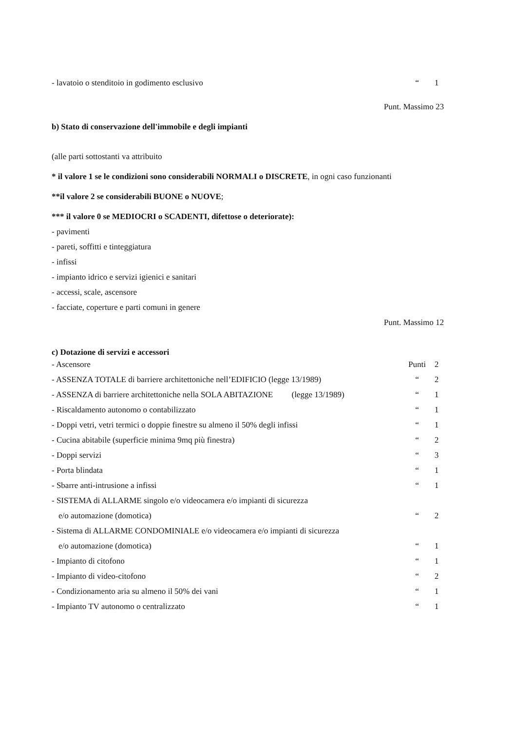| - lavatoio o stenditoio in godimento esclusivo | “ | 1 |
Punt. Massimo 23
b) Stato di conservazione dell'immobile e degli impianti
(alle parti sottostanti va attribuito
* il valore 1 se le condizioni sono considerabili NORMALI o DISCRETE, in ogni caso funzionanti
**il valore 2 se considerabili BUONE o NUOVE;
*** il valore 0 se MEDIOCRI o SCADENTI, difettose o deteriorate):
- pavimenti
- pareti, soffitti e tinteggiatura
- infissi
- impianto idrico e servizi igienici e sanitari
- accessi, scale, ascensore
- facciate, coperture e parti comuni in genere
Punt. Massimo 12
c) Dotazione di servizi e accessori
| - Ascensore | Punti | 2 |
| - ASSENZA TOTALE di barriere architettoniche nell’EDIFICIO (legge 13/1989) | “ | 2 |
| - ASSENZA di barriere architettoniche nella SOLA ABITAZIONE (legge 13/1989) | “ | 1 |
| - Riscaldamento autonomo o contabilizzato | “ | 1 |
| - Doppi vetri, vetri termici o doppie finestre su almeno il 50% degli infissi | “ | 1 |
| - Cucina abitabile (superficie minima 9mq più finestra) | “ | 2 |
| - Doppi servizi | “ | 3 |
| - Porta blindata | “ | 1 |
| - Sbarre anti-intrusione a infissi | “ | 1 |
| - SISTEMA di ALLARME singolo e/o videocamera e/o impianti di sicurezza | | |
| e/o automazione (domotica) | “ | 2 |
| - Sistema di ALLARME CONDOMINIALE e/o videocamera e/o impianti di sicurezza | | |
| e/o automazione (domotica) | “ | 1 |
| - Impianto di citofono | “ | 1 |
| - Impianto di video-citofono | “ | 2 |
| - Condizionamento aria su almeno il 50% dei vani | “ | 1 |
| - Impianto TV autonomo o centralizzato | “ | 1 |